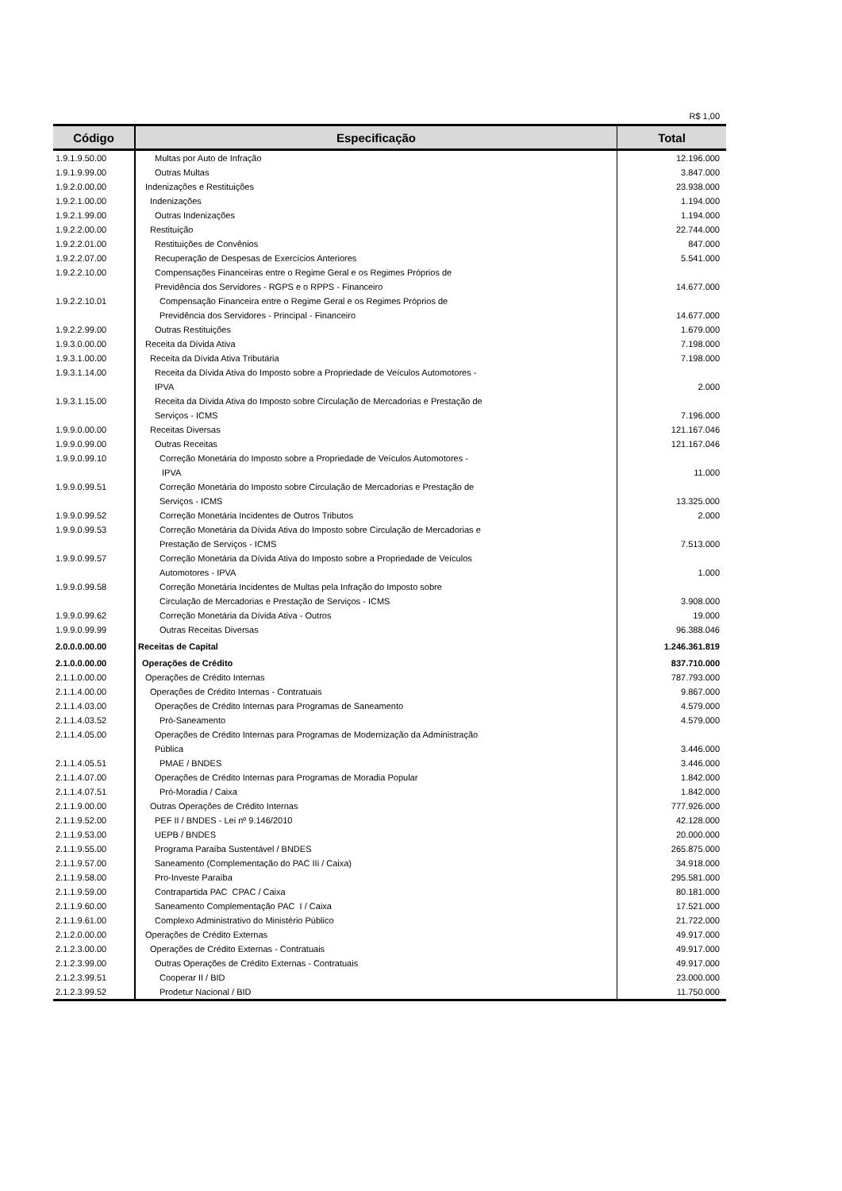R$ 1,00
| Código | Especificação | Total |
| --- | --- | --- |
| 1.9.1.9.50.00 | Multas por Auto de Infração | 12.196.000 |
| 1.9.1.9.99.00 | Outras Multas | 3.847.000 |
| 1.9.2.0.00.00 | Indenizações e Restituições | 23.938.000 |
| 1.9.2.1.00.00 | Indenizações | 1.194.000 |
| 1.9.2.1.99.00 | Outras Indenizações | 1.194.000 |
| 1.9.2.2.00.00 | Restituição | 22.744.000 |
| 1.9.2.2.01.00 | Restituições de Convênios | 847.000 |
| 1.9.2.2.07.00 | Recuperação de Despesas de Exercícios Anteriores | 5.541.000 |
| 1.9.2.2.10.00 | Compensações Financeiras entre o Regime Geral e os Regimes Próprios de Previdência dos Servidores - RGPS e o RPPS - Financeiro | 14.677.000 |
| 1.9.2.2.10.01 | Compensação Financeira entre o Regime Geral e os Regimes Próprios de Previdência dos Servidores - Principal - Financeiro | 14.677.000 |
| 1.9.2.2.99.00 | Outras Restituições | 1.679.000 |
| 1.9.3.0.00.00 | Receita da Dívida Ativa | 7.198.000 |
| 1.9.3.1.00.00 | Receita da Dívida Ativa Tributária | 7.198.000 |
| 1.9.3.1.14.00 | Receita da Dívida Ativa do Imposto sobre a Propriedade de Veículos Automotores - IPVA | 2.000 |
| 1.9.3.1.15.00 | Receita da Dívida Ativa do Imposto sobre Circulação de Mercadorias e Prestação de Serviços - ICMS | 7.196.000 |
| 1.9.9.0.00.00 | Receitas Diversas | 121.167.046 |
| 1.9.9.0.99.00 | Outras Receitas | 121.167.046 |
| 1.9.9.0.99.10 | Correção Monetária do Imposto sobre a Propriedade de Veículos Automotores - IPVA | 11.000 |
| 1.9.9.0.99.51 | Correção Monetária do Imposto sobre Circulação de Mercadorias e Prestação de Serviços - ICMS | 13.325.000 |
| 1.9.9.0.99.52 | Correção Monetária Incidentes de Outros Tributos | 2.000 |
| 1.9.9.0.99.53 | Correção Monetária da Dívida Ativa do Imposto sobre Circulação de Mercadorias e Prestação de Serviços - ICMS | 7.513.000 |
| 1.9.9.0.99.57 | Correção Monetária da Dívida Ativa do Imposto sobre a Propriedade de Veículos Automotores - IPVA | 1.000 |
| 1.9.9.0.99.58 | Correção Monetária Incidentes de Multas pela Infração do Imposto sobre Circulação de Mercadorias e Prestação de Serviços - ICMS | 3.908.000 |
| 1.9.9.0.99.62 | Correção Monetária da Dívida Ativa - Outros | 19.000 |
| 1.9.9.0.99.99 | Outras Receitas Diversas | 96.388.046 |
| 2.0.0.0.00.00 | Receitas de Capital | 1.246.361.819 |
| 2.1.0.0.00.00 | Operações de Crédito | 837.710.000 |
| 2.1.1.0.00.00 | Operações de Crédito Internas | 787.793.000 |
| 2.1.1.4.00.00 | Operações de Crédito Internas - Contratuais | 9.867.000 |
| 2.1.1.4.03.00 | Operações de Crédito Internas para Programas de Saneamento | 4.579.000 |
| 2.1.1.4.03.52 | Pró-Saneamento | 4.579.000 |
| 2.1.1.4.05.00 | Operações de Crédito Internas para Programas de Modernização da Administração Pública | 3.446.000 |
| 2.1.1.4.05.51 | PMAE / BNDES | 3.446.000 |
| 2.1.1.4.07.00 | Operações de Crédito Internas para Programas de Moradia Popular | 1.842.000 |
| 2.1.1.4.07.51 | Pró-Moradia / Caixa | 1.842.000 |
| 2.1.1.9.00.00 | Outras Operações de Crédito Internas | 777.926.000 |
| 2.1.1.9.52.00 | PEF II / BNDES - Lei nº 9.146/2010 | 42.128.000 |
| 2.1.1.9.53.00 | UEPB / BNDES | 20.000.000 |
| 2.1.1.9.55.00 | Programa Paraíba Sustentável / BNDES | 265.875.000 |
| 2.1.1.9.57.00 | Saneamento (Complementação do PAC IIi / Caixa) | 34.918.000 |
| 2.1.1.9.58.00 | Pro-Investe Paraíba | 295.581.000 |
| 2.1.1.9.59.00 | Contrapartida PAC CPAC / Caixa | 80.181.000 |
| 2.1.1.9.60.00 | Saneamento Complementação PAC I / Caixa | 17.521.000 |
| 2.1.1.9.61.00 | Complexo Administrativo do Ministério Público | 21.722.000 |
| 2.1.2.0.00.00 | Operações de Crédito Externas | 49.917.000 |
| 2.1.2.3.00.00 | Operações de Crédito Externas - Contratuais | 49.917.000 |
| 2.1.2.3.99.00 | Outras Operações de Crédito Externas - Contratuais | 49.917.000 |
| 2.1.2.3.99.51 | Cooperar II / BID | 23.000.000 |
| 2.1.2.3.99.52 | Prodetur Nacional / BID | 11.750.000 |